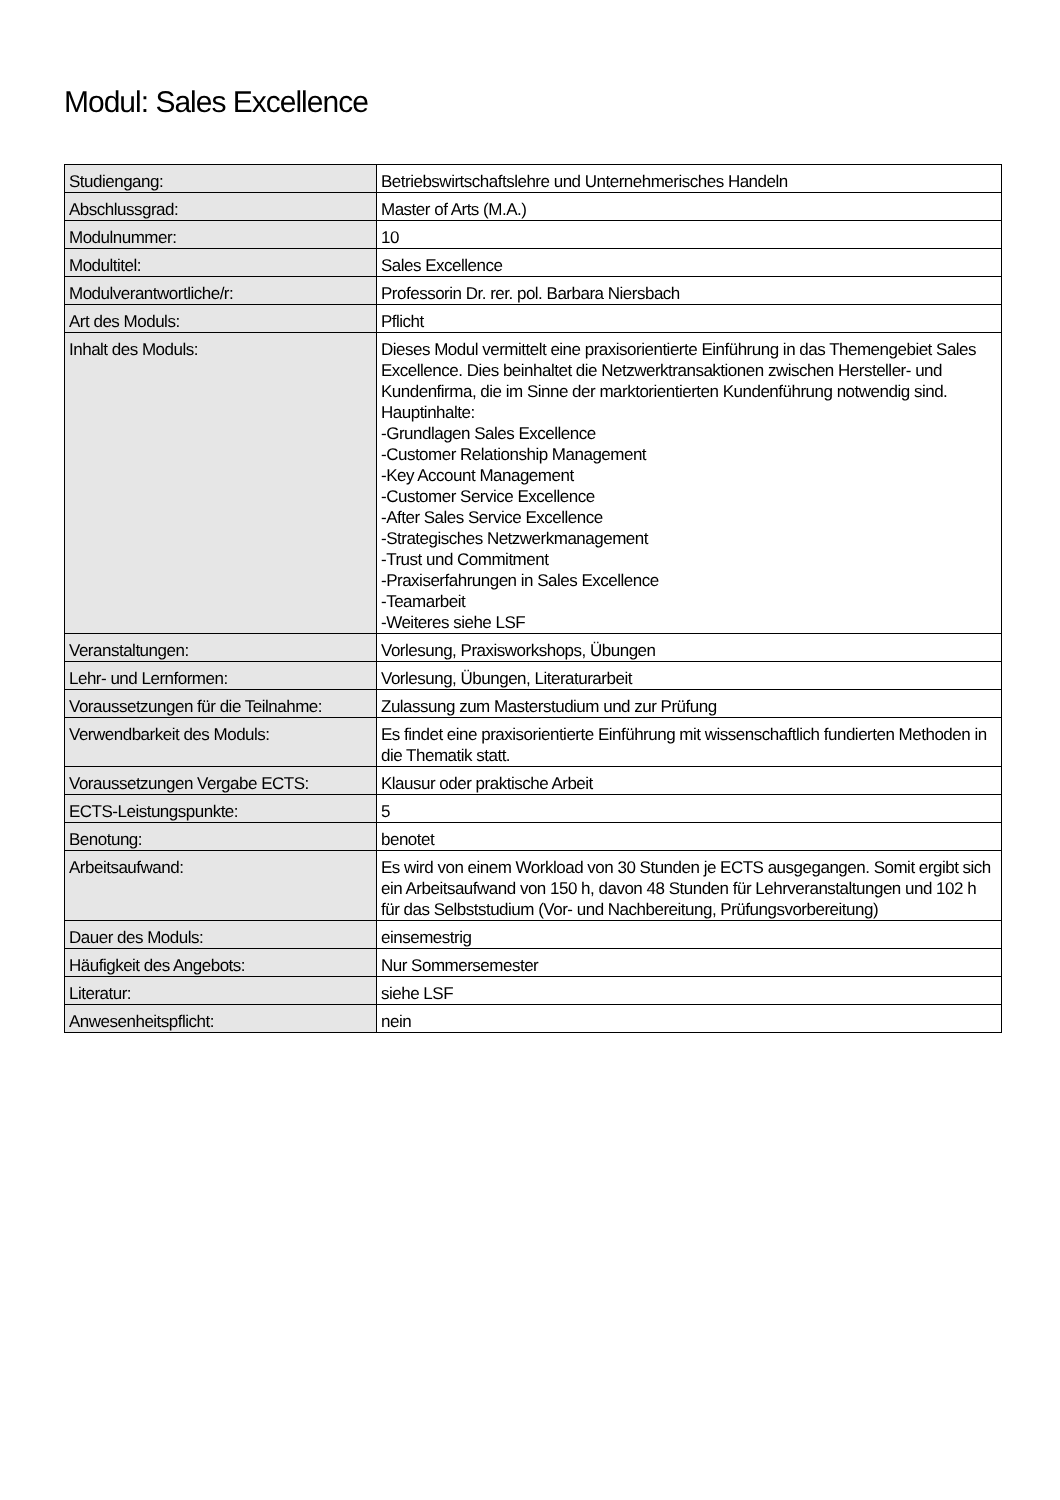Modul: Sales Excellence
| Studiengang: | Betriebswirtschaftslehre und Unternehmerisches Handeln |
| Abschlussgrad: | Master of Arts (M.A.) |
| Modulnummer: | 10 |
| Modultitel: | Sales Excellence |
| Modulverantwortliche/r: | Professorin Dr. rer. pol. Barbara Niersbach |
| Art des Moduls: | Pflicht |
| Inhalt des Moduls: | Dieses Modul vermittelt eine praxisorientierte Einführung in das Themengebiet Sales Excellence. Dies beinhaltet die Netzwerktransaktionen zwischen Hersteller- und Kundenfirma, die im Sinne der marktorientierten Kundenführung notwendig sind. Hauptinhalte: -Grundlagen Sales Excellence -Customer Relationship Management -Key Account Management -Customer Service Excellence -After Sales Service Excellence -Strategisches Netzwerkmanagement -Trust und Commitment -Praxiserfahrungen in Sales Excellence -Teamarbeit -Weiteres siehe LSF |
| Veranstaltungen: | Vorlesung, Praxisworkshops, Übungen |
| Lehr- und Lernformen: | Vorlesung, Übungen, Literaturarbeit |
| Voraussetzungen für die Teilnahme: | Zulassung zum Masterstudium und zur Prüfung |
| Verwendbarkeit des Moduls: | Es findet eine praxisorientierte Einführung mit wissenschaftlich fundierten Methoden in die Thematik statt. |
| Voraussetzungen Vergabe ECTS: | Klausur oder praktische Arbeit |
| ECTS-Leistungspunkte: | 5 |
| Benotung: | benotet |
| Arbeitsaufwand: | Es wird von einem Workload von 30 Stunden je ECTS ausgegangen. Somit ergibt sich ein Arbeitsaufwand von 150 h, davon 48 Stunden für Lehrveranstaltungen und 102 h für das Selbststudium (Vor- und Nachbereitung, Prüfungsvorbereitung) |
| Dauer des Moduls: | einsemestrig |
| Häufigkeit des Angebots: | Nur Sommersemester |
| Literatur: | siehe LSF |
| Anwesenheitspflicht: | nein |